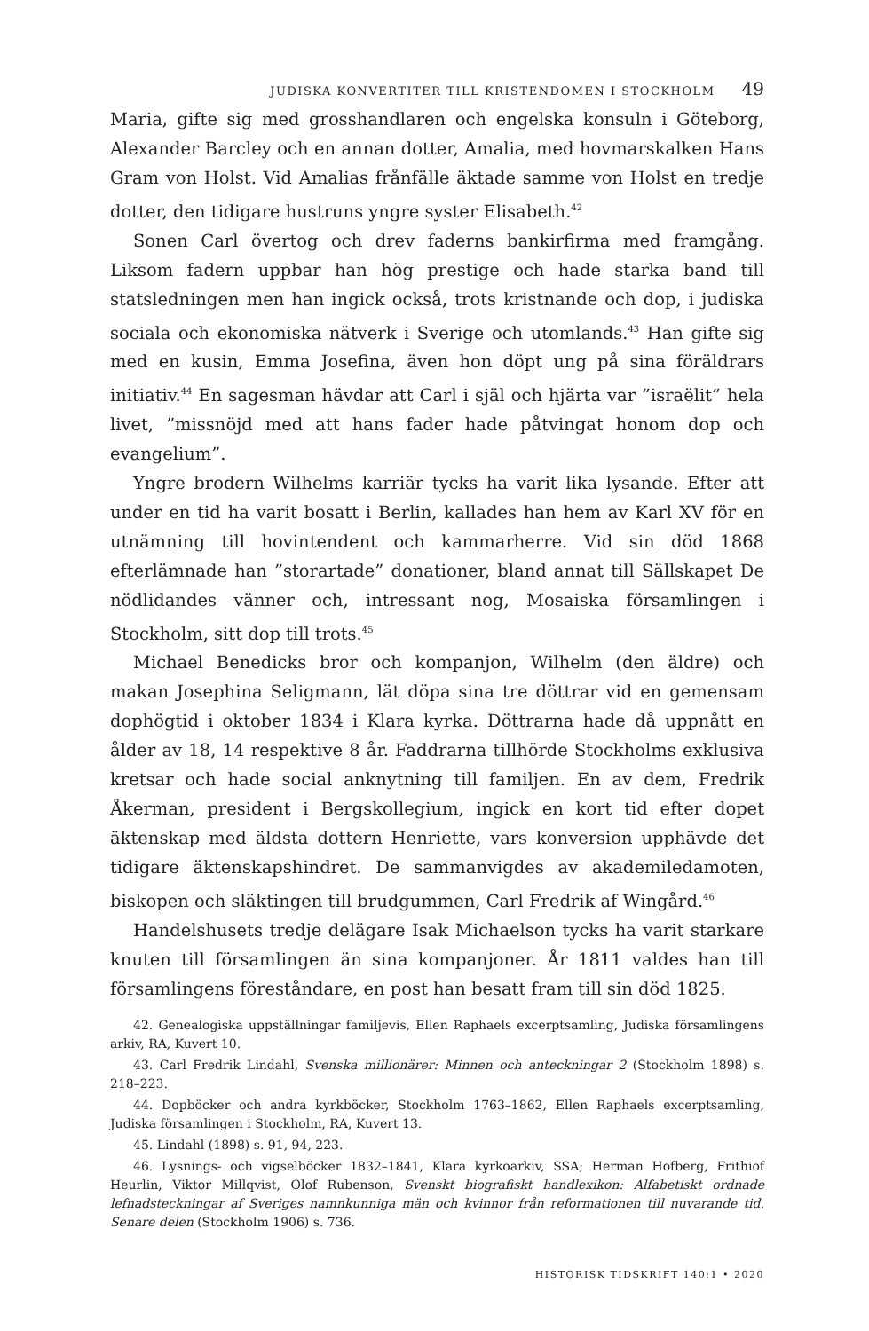JUDISKA KONVERTITER TILL KRISTENDOMEN I STOCKHOLM 49
Maria, gifte sig med grosshandlaren och engelska konsuln i Göteborg, Alexander Barcley och en annan dotter, Amalia, med hovmarskalken Hans Gram von Holst. Vid Amalias frånfälle äktade samme von Holst en tredje dotter, den tidigare hustruns yngre syster Elisabeth.<sup>42</sup>
Sonen Carl övertog och drev faderns bankirfirma med framgång. Liksom fadern uppbar han hög prestige och hade starka band till statsledningen men han ingick också, trots kristnande och dop, i judiska sociala och ekonomiska nätverk i Sverige och utomlands.<sup>43</sup> Han gifte sig med en kusin, Emma Josefina, även hon döpt ung på sina föräldrars initiativ.<sup>44</sup> En sagesman hävdar att Carl i själ och hjärta var ”israëlit” hela livet, ”missnöjd med att hans fader hade påtvingat honom dop och evangelium”.
Yngre brodern Wilhelms karriär tycks ha varit lika lysande. Efter att under en tid ha varit bosatt i Berlin, kallades han hem av Karl XV för en utnämning till hovintendent och kammarherre. Vid sin död 1868 efterlämnade han ”storartade” donationer, bland annat till Sällskapet De nödlidandes vänner och, intressant nog, Mosaiska församlingen i Stockholm, sitt dop till trots.<sup>45</sup>
Michael Benedicks bror och kompanjon, Wilhelm (den äldre) och makan Josephina Seligmann, lät döpa sina tre döttrar vid en gemensam dophögtid i oktober 1834 i Klara kyrka. Döttrarna hade då uppnått en ålder av 18, 14 respektive 8 år. Faddrarna tillhörde Stockholms exklusiva kretsar och hade social anknytning till familjen. En av dem, Fredrik Åkerman, president i Bergskollegium, ingick en kort tid efter dopet äktenskap med äldsta dottern Henriette, vars konversion upphävde det tidigare äktenskapshindret. De sammanvigdes av akademiledamoten, biskopen och släktingen till brudgummen, Carl Fredrik af Wingård.<sup>46</sup>
Handelshusets tredje delägare Isak Michaelson tycks ha varit starkare knuten till församlingen än sina kompanjoner. År 1811 valdes han till församlingens föreståndare, en post han besatt fram till sin död 1825.
42. Genealogiska uppställningar familjevis, Ellen Raphaels excerptsamling, Judiska församlingens arkiv, RA, Kuvert 10.
43. Carl Fredrik Lindahl, Svenska millionärer: Minnen och anteckningar 2 (Stockholm 1898) s. 218–223.
44. Dopböcker och andra kyrkböcker, Stockholm 1763–1862, Ellen Raphaels excerptsamling, Judiska församlingen i Stockholm, RA, Kuvert 13.
45. Lindahl (1898) s. 91, 94, 223.
46. Lysnings- och vigselböcker 1832–1841, Klara kyrkoarkiv, SSA; Herman Hofberg, Frithiof Heurlin, Viktor Millqvist, Olof Rubenson, Svenskt biografiskt handlexikon: Alfabetiskt ordnade lefnadsteckningar af Sveriges namnkunniga män och kvinnor från reformationen till nuvarande tid. Senare delen (Stockholm 1906) s. 736.
HISTORISK TIDSKRIFT 140:1 • 2020